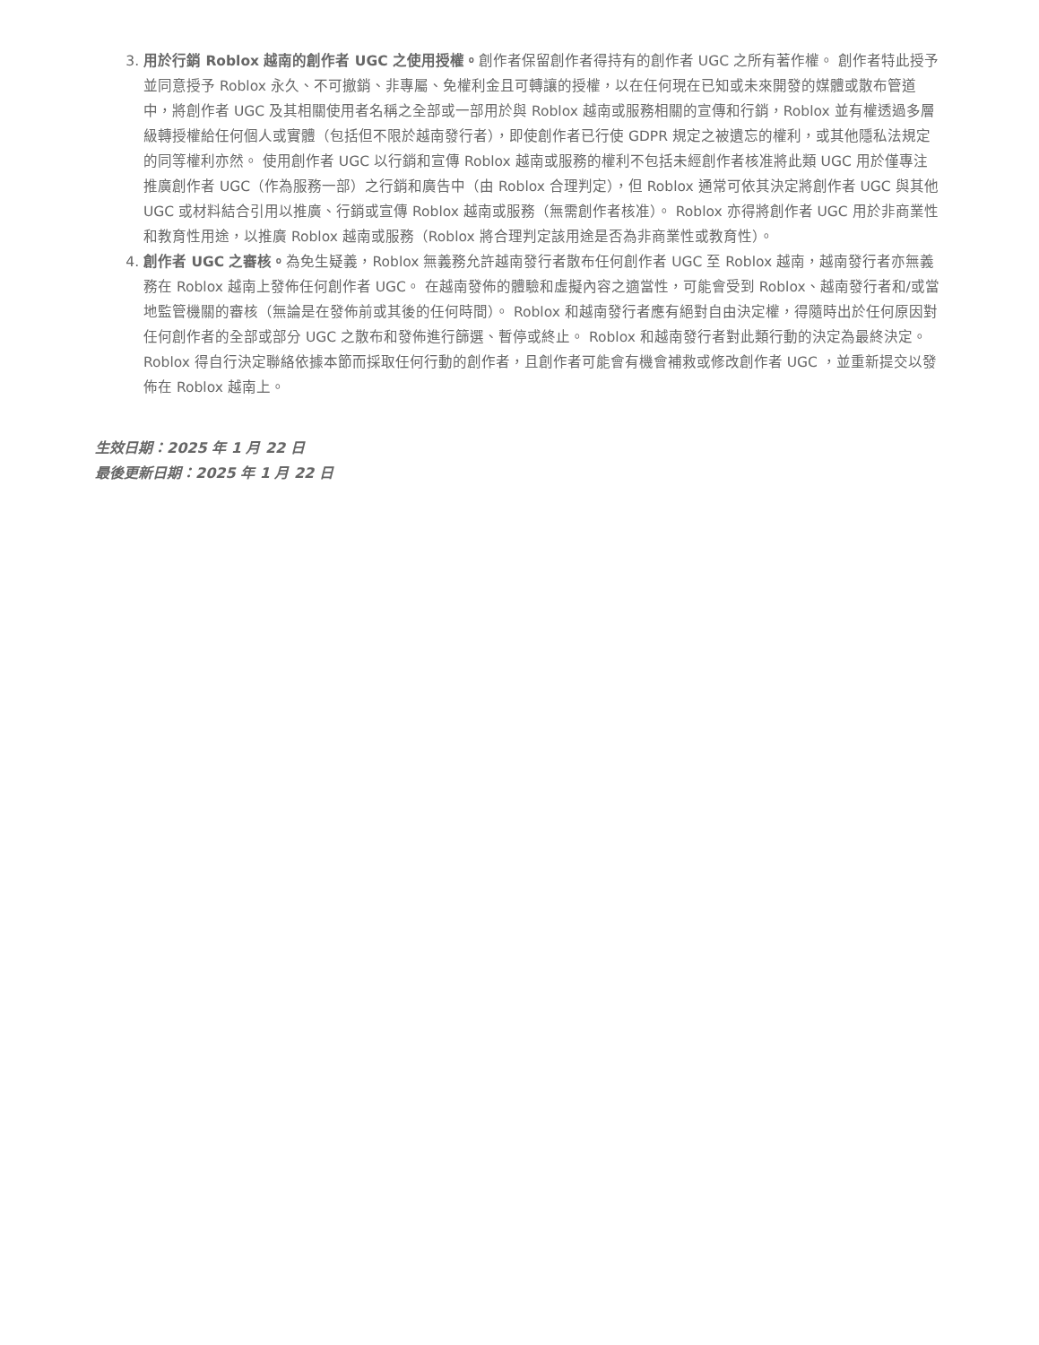3. 用於行銷 Roblox 越南的創作者 UGC 之使用授權。創作者保留創作者得持有的創作者 UGC 之所有著作權。 創作者特此授予並同意授予 Roblox 永久、不可撤銷、非專屬、免權利金且可轉讓的授權，以在任何現在已知或未來開發的媒體或散布管道中，將創作者 UGC 及其相關使用者名稱之全部或一部用於與 Roblox 越南或服務相關的宣傳和行銷，Roblox 並有權透過多層級轉授權給任何個人或實體（包括但不限於越南發行者），即使創作者已行使 GDPR 規定之被遺忘的權利，或其他隱私法規定的同等權利亦然。 使用創作者 UGC 以行銷和宣傳 Roblox 越南或服務的權利不包括未經創作者核准將此類 UGC 用於僅專注推廣創作者 UGC（作為服務一部）之行銷和廣告中（由 Roblox 合理判定），但 Roblox 通常可依其決定將創作者 UGC 與其他UGC 或材料結合引用以推廣、行銷或宣傳 Roblox 越南或服務（無需創作者核准）。 Roblox 亦得將創作者 UGC 用於非商業性和教育性用途，以推廣 Roblox 越南或服務（Roblox 將合理判定該用途是否為非商業性或教育性）。
4. 創作者 UGC 之審核。為免生疑義，Roblox 無義務允許越南發行者散布任何創作者 UGC 至 Roblox 越南，越南發行者亦無義務在 Roblox 越南上發佈任何創作者 UGC。 在越南發佈的體驗和虛擬內容之適當性，可能會受到 Roblox、越南發行者和/或當地監管機關的審核（無論是在發佈前或其後的任何時間）。 Roblox 和越南發行者應有絕對自由決定權，得隨時出於任何原因對任何創作者的全部或部分 UGC 之散布和發佈進行篩選、暫停或終止。 Roblox 和越南發行者對此類行動的決定為最終決定。 Roblox 得自行決定聯絡依據本節而採取任何行動的創作者，且創作者可能會有機會補救或修改創作者 UGC ，並重新提交以發佈在 Roblox 越南上。
生效日期：2025 年 1 月 22 日
最後更新日期：2025 年 1 月 22 日